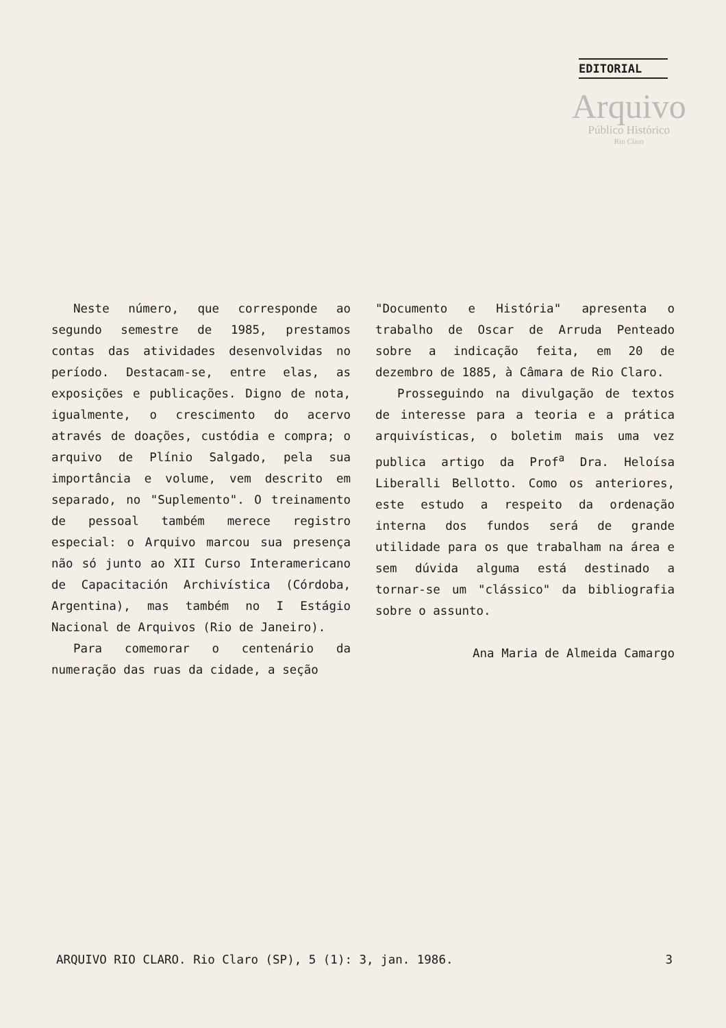EDITORIAL
Arquivo
Público Histórico
Rio Claro
Neste número, que corresponde ao segundo semestre de 1985, prestamos contas das atividades desenvolvidas no período. Destacam-se, entre elas, as exposições e publicações. Digno de nota, igualmente, o crescimento do acervo através de doações, custódia e compra; o arquivo de Plínio Salgado, pela sua importância e volume, vem descrito em separado, no "Suplemento". O treinamento de pessoal também merece registro especial: o Arquivo marcou sua presença não só junto ao XII Curso Interamericano de Capacitación Archivística (Córdoba, Argentina), mas também no I Estágio Nacional de Arquivos (Rio de Janeiro).
Para comemorar o centenário da numeração das ruas da cidade, a seção
"Documento e História" apresenta o trabalho de Oscar de Arruda Penteado sobre a indicação feita, em 20 de dezembro de 1885, à Câmara de Rio Claro.
Prosseguindo na divulgação de textos de interesse para a teoria e a prática arquivísticas, o boletim mais uma vez publica artigo da Prof<sup>a</sup> Dra. Heloísa Liberalli Bellotto. Como os anteriores, este estudo a respeito da ordenação interna dos fundos será de grande utilidade para os que trabalham na área e sem dúvida alguma está destinado a tornar-se um "clássico" da bibliografia sobre o assunto.
Ana Maria de Almeida Camargo
ARQUIVO RIO CLARO. Rio Claro (SP), 5 (1): 3, jan. 1986. 3